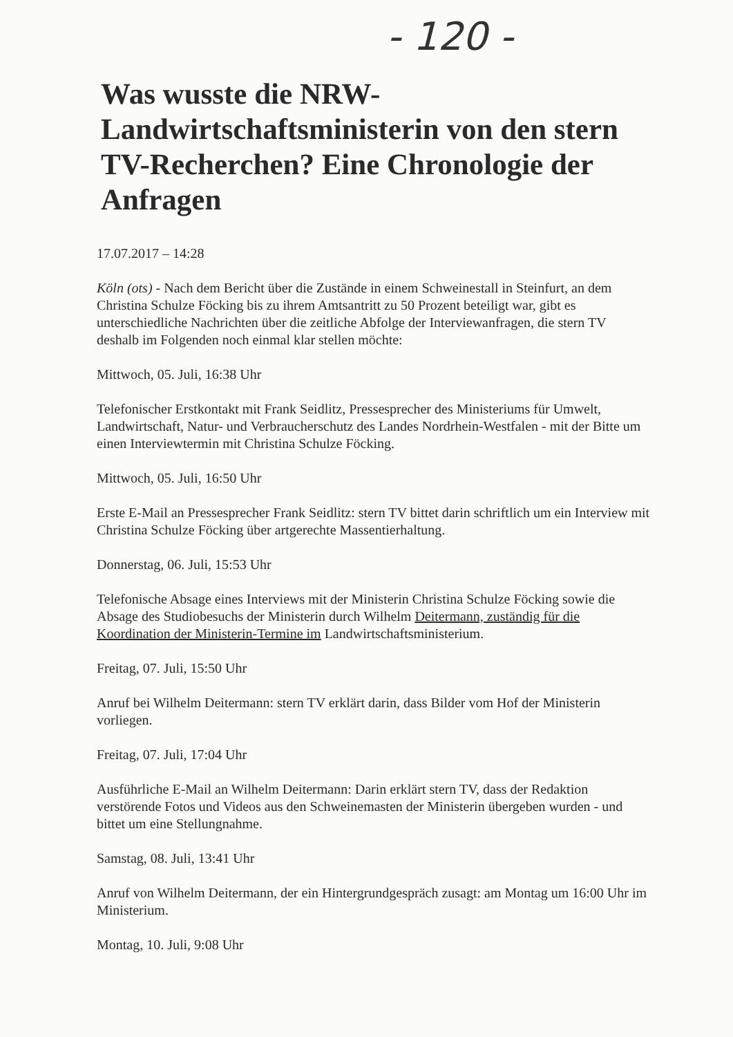- 120 -
Was wusste die NRW-Landwirtschaftsministerin von den stern TV-Recherchen? Eine Chronologie der Anfragen
17.07.2017 – 14:28
Köln (ots) - Nach dem Bericht über die Zustände in einem Schweinestall in Steinfurt, an dem Christina Schulze Föcking bis zu ihrem Amtsantritt zu 50 Prozent beteiligt war, gibt es unterschiedliche Nachrichten über die zeitliche Abfolge der Interviewanfragen, die stern TV deshalb im Folgenden noch einmal klar stellen möchte:
Mittwoch, 05. Juli, 16:38 Uhr
Telefonischer Erstkontakt mit Frank Seidlitz, Pressesprecher des Ministeriums für Umwelt, Landwirtschaft, Natur- und Verbraucherschutz des Landes Nordrhein-Westfalen - mit der Bitte um einen Interviewtermin mit Christina Schulze Föcking.
Mittwoch, 05. Juli, 16:50 Uhr
Erste E-Mail an Pressesprecher Frank Seidlitz: stern TV bittet darin schriftlich um ein Interview mit Christina Schulze Föcking über artgerechte Massentierhaltung.
Donnerstag, 06. Juli, 15:53 Uhr
Telefonische Absage eines Interviews mit der Ministerin Christina Schulze Föcking sowie die Absage des Studiobesuchs der Ministerin durch Wilhelm Deitermann, zuständig für die Koordination der Ministerin-Termine im Landwirtschaftsministerium.
Freitag, 07. Juli, 15:50 Uhr
Anruf bei Wilhelm Deitermann: stern TV erklärt darin, dass Bilder vom Hof der Ministerin vorliegen.
Freitag, 07. Juli, 17:04 Uhr
Ausführliche E-Mail an Wilhelm Deitermann: Darin erklärt stern TV, dass der Redaktion verstörende Fotos und Videos aus den Schweinemasten der Ministerin übergeben wurden - und bittet um eine Stellungnahme.
Samstag, 08. Juli, 13:41 Uhr
Anruf von Wilhelm Deitermann, der ein Hintergrundgespräch zusagt: am Montag um 16:00 Uhr im Ministerium.
Montag, 10. Juli, 9:08 Uhr